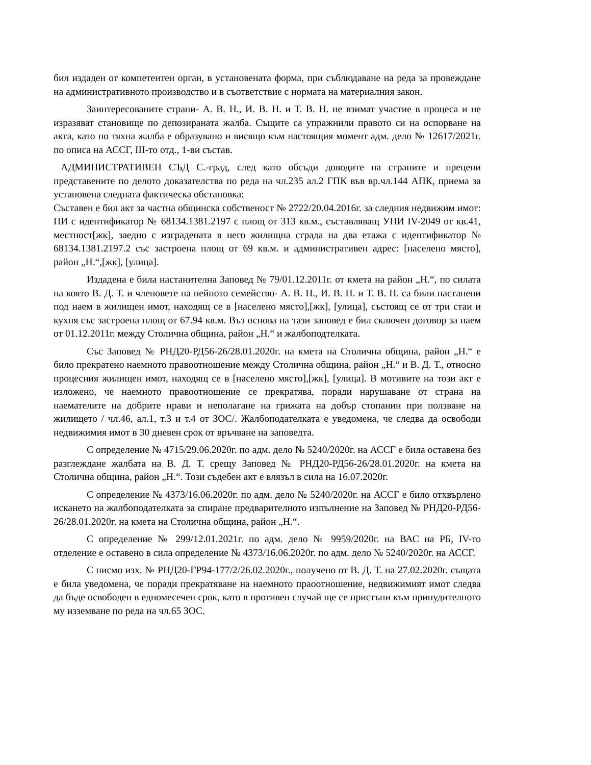бил издаден от компетентен орган, в установената форма, при съблюдаване на реда за провеждане на административното производство и в съответствие с нормата на материалния закон.
Заинтересованите страни- А. В. Н., И. В. Н. и Т. В. Н. не взимат участие в процеса и не изразяват становище по депозираната жалба. Същите са упражнили правото си на оспорване на акта, като по тяхна жалба е образувано и висящо към настоящия момент адм. дело № 12617/2021г. по описа на АССГ, III-то отд., 1-ви състав.
АДМИНИСТРАТИВЕН СЪД С.-град, след като обсъди доводите на страните и прецени представените по делото доказателства по реда на чл.235 ал.2 ГПК във вр.чл.144 АПК, приема за установена следната фактическа обстановка:
Съставен е бил акт за частна общинска собственост № 2722/20.04.2016г. за следния недвижим имот: ПИ с идентификатор № 68134.1381.2197 с площ от 313 кв.м., съставляващ УПИ IV-2049 от кв.41, местност[жк], заедно с изградената в него жилищна сграда на два етажа с идентификатор № 68134.1381.2197.2 със застроена площ от 69 кв.м. и административен адрес: [населено място], район „Н.“,[жк], [улица].
Издадена е била настанителна Заповед № 79/01.12.2011г. от кмета на район „Н.“, по силата на която В. Д. Т. и членовете на нейното семейство- А. В. Н., И. В. Н. и Т. В. Н. са били настанени под наем в жилищен имот, находящ се в [населено място],[жк], [улица], състоящ се от три стаи и кухня със застроена площ от 67.94 кв.м. Въз основа на тази заповед е бил сключен договор за наем от 01.12.2011г. между Столична община, район „Н.“ и жалбоподтелката.
Със Заповед № РНД20-РД56-26/28.01.2020г. на кмета на Столична община, район „Н.“ е било прекратено наемното правоотношение между Столична община, район „Н.“ и В. Д. Т., относно процесния жилищен имот, находящ се в [населено място],[жк], [улица]. В мотивите на този акт е изложено, че наемното правоотношение се прекратява, поради нарушаване от страна на наемателите на добрите нрави и нeполагане на грижата на добър стопанин при ползване на жилището / чл.46, ал.1, т.3 и т.4 от ЗОС/. Жалбоподателката е уведомена, че следва да освободи недвижимия имот в 30 дневен срок от връчване на заповедта.
С определение № 4715/29.06.2020г. по адм. дело № 5240/2020г. на АССГ е била оставена без разглеждане жалбата на В. Д. Т. срещу Заповед № РНД20-РД56-26/28.01.2020г. на кмета на Столична община, район „Н.“. Този съдебен акт е влязъл в сила на 16.07.2020г.
С определение № 4373/16.06.2020г. по адм. дело № 5240/2020г. на АССГ е било отхвърлено искането на жалбоподателката за спиране предварителното изпълнение на Заповед № РНД20-РД56-26/28.01.2020г. на кмета на Столична община, район „Н.“.
С определение № 299/12.01.2021г. по адм. дело № 9959/2020г. на ВАС на РБ, IV-то отделение е оставено в сила определение № 4373/16.06.2020г. по адм. дело № 5240/2020г. на АССГ.
С писмо изх. № РНД20-ГР94-177/2/26.02.2020г., получено от В. Д. Т. на 27.02.2020г. същата е била уведомена, че поради прекратяване на наемното праоотношение, недвижимият имот следва да бъде освободен в едномесечен срок, като в противен случай ще се пристъпи към принудителното му изземване по реда на чл.65 ЗОС.